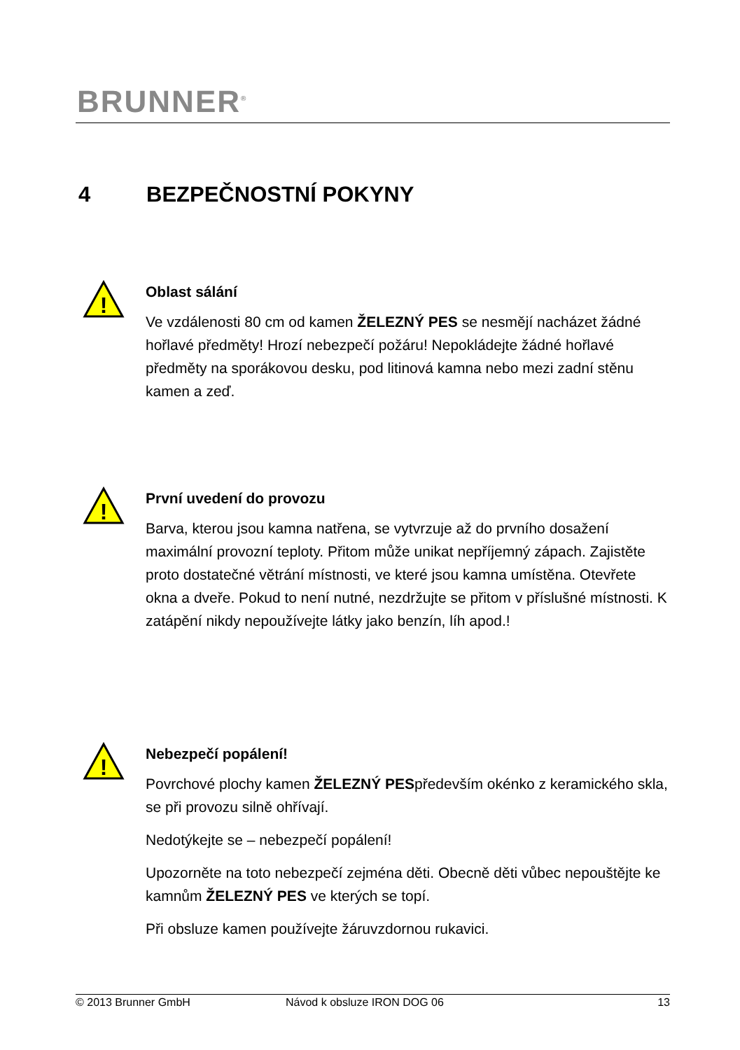BRUNNER<sup>®</sup>
4 BEZPEČNOSTNÍ POKYNY
!
Oblast sálání
Ve vzdálenosti 80 cm od kamen ŽELEZNÝ PES se nesmějí nacházet žádné hořlavé předměty! Hrozí nebezpečí požáru! Nepokládejte žádné hořlavé předměty na sporákovou desku, pod litinová kamna nebo mezi zadní stěnu kamen a zeď.
!
První uvedení do provozu
Barva, kterou jsou kamna natřena, se vytvrzuje až do prvního dosažení maximální provozní teploty. Přitom může unikat nepříjemný zápach. Zajistěte proto dostatečné větrání místnosti, ve které jsou kamna umístěna. Otevřete okna a dveře. Pokud to není nutné, nezdržujte se přitom v příslušné místnosti. K zatápění nikdy nepoužívejte látky jako benzín, líh apod.!
!
Nebezpečí popálení!
Povrchové plochy kamen ŽELEZNÝ PESpředevším okénko z keramického skla, se při provozu silně ohřívají.
Nedotýkejte se – nebezpečí popálení!
Upozorněte na toto nebezpečí zejména děti. Obecně děti vůbec nepouštějte ke kamnům ŽELEZNÝ PES ve kterých se topí.
Při obsluze kamen používejte žáruvzdornou rukavici.
© 2013 Brunner GmbH Návod k obsluze IRON DOG 06 13